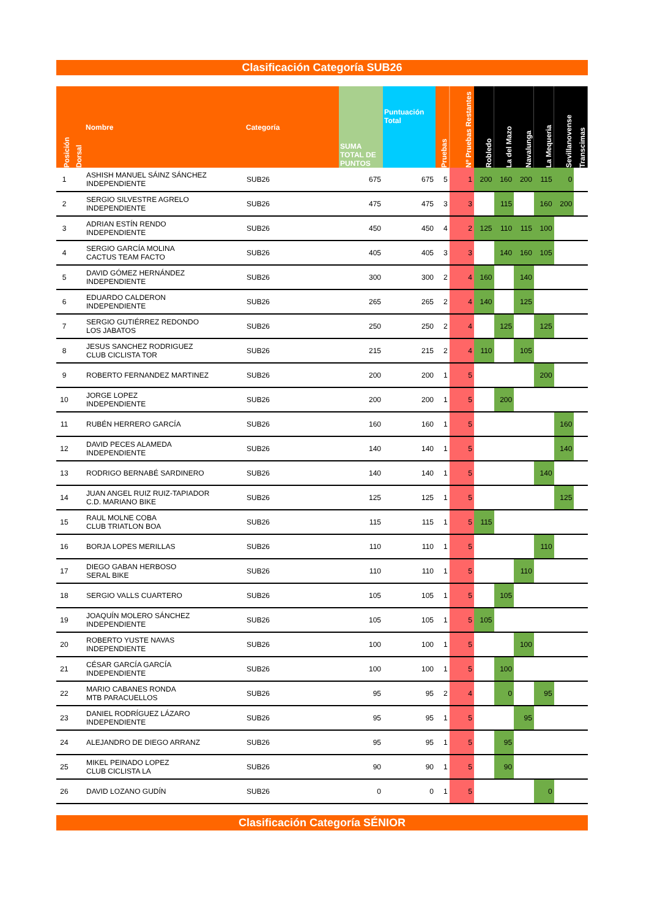Clasificación Categoría SUB26
| Posición | Dorsal | Nombre | Categoría | SUMA TOTAL DE PUNTOS | Puntuación Total | Pruebas | Nº Pruebas Restantes | Robledo | La del Mazo | Navalunga | La Mequeria | Sevillanovense | Transcimas |
| --- | --- | --- | --- | --- | --- | --- | --- | --- | --- | --- | --- | --- | --- |
| 1 | | ASHISH MANUEL SÁINZ SÁNCHEZ INDEPENDIENTE | SUB26 | 675 | 675 | 5 | 1 | 200 | 160 | 200 | 115 | 0 | |
| 2 | | SERGIO SILVESTRE AGRELO INDEPENDIENTE | SUB26 | 475 | 475 | 3 | 3 | | 115 | | 160 | 200 | |
| 3 | | ADRIAN ESTÍN RENDO INDEPENDIENTE | SUB26 | 450 | 450 | 4 | 2 | 125 | 110 | 115 | 100 | | |
| 4 | | SERGIO GARCÍA MOLINA CACTUS TEAM FACTO | SUB26 | 405 | 405 | 3 | 3 | | 140 | 160 | 105 | | |
| 5 | | DAVID GÓMEZ HERNÁNDEZ INDEPENDIENTE | SUB26 | 300 | 300 | 2 | 4 | 160 | | 140 | | | |
| 6 | | EDUARDO CALDERON INDEPENDIENTE | SUB26 | 265 | 265 | 2 | 4 | 140 | | 125 | | | |
| 7 | | SERGIO GUTIÉRREZ REDONDO LOS JABATOS | SUB26 | 250 | 250 | 2 | 4 | | 125 | | 125 | | |
| 8 | | JESUS SANCHEZ RODRIGUEZ CLUB CICLISTA TOR | SUB26 | 215 | 215 | 2 | 4 | 110 | | 105 | | | |
| 9 | | ROBERTO FERNANDEZ MARTINEZ | SUB26 | 200 | 200 | 1 | 5 | | | | 200 | | |
| 10 | | JORGE LOPEZ INDEPENDIENTE | SUB26 | 200 | 200 | 1 | 5 | | 200 | | | | |
| 11 | | RUBÉN HERRERO GARCÍA | SUB26 | 160 | 160 | 1 | 5 | | | | | 160 | |
| 12 | | DAVID PECES ALAMEDA INDEPENDIENTE | SUB26 | 140 | 140 | 1 | 5 | | | | | 140 | |
| 13 | | RODRIGO BERNABÉ SARDINERO | SUB26 | 140 | 140 | 1 | 5 | | | | 140 | | |
| 14 | | JUAN ANGEL RUIZ RUIZ-TAPIADOR C.D. MARIANO BIKE | SUB26 | 125 | 125 | 1 | 5 | | | | | 125 | |
| 15 | | RAUL MOLNE COBA CLUB TRIATLON BOA | SUB26 | 115 | 115 | 1 | 5 | 115 | | | | | |
| 16 | | BORJA LOPES MERILLAS | SUB26 | 110 | 110 | 1 | 5 | | | | 110 | | |
| 17 | | DIEGO GABAN HERBOSO SERAL BIKE | SUB26 | 110 | 110 | 1 | 5 | | | 110 | | | |
| 18 | | SERGIO VALLS CUARTERO | SUB26 | 105 | 105 | 1 | 5 | | 105 | | | | |
| 19 | | JOAQUÍN MOLERO SÁNCHEZ INDEPENDIENTE | SUB26 | 105 | 105 | 1 | 5 | 105 | | | | | |
| 20 | | ROBERTO YUSTE NAVAS INDEPENDIENTE | SUB26 | 100 | 100 | 1 | 5 | | | 100 | | | |
| 21 | | CÉSAR GARCÍA GARCÍA INDEPENDIENTE | SUB26 | 100 | 100 | 1 | 5 | | 100 | | | | |
| 22 | | MARIO CABANES RONDA MTB PARACUELLOS | SUB26 | 95 | 95 | 2 | 4 | | 0 | | 95 | | |
| 23 | | DANIEL RODRÍGUEZ LÁZARO INDEPENDIENTE | SUB26 | 95 | 95 | 1 | 5 | | | 95 | | | |
| 24 | | ALEJANDRO DE DIEGO ARRANZ | SUB26 | 95 | 95 | 1 | 5 | | 95 | | | | |
| 25 | | MIKEL PEINADO LOPEZ CLUB CICLISTA LA | SUB26 | 90 | 90 | 1 | 5 | | 90 | | | | |
| 26 | | DAVID LOZANO GUDÍN | SUB26 | 0 | 0 | 1 | 5 | | | | 0 | | |
Clasificación Categoría SÉNIOR